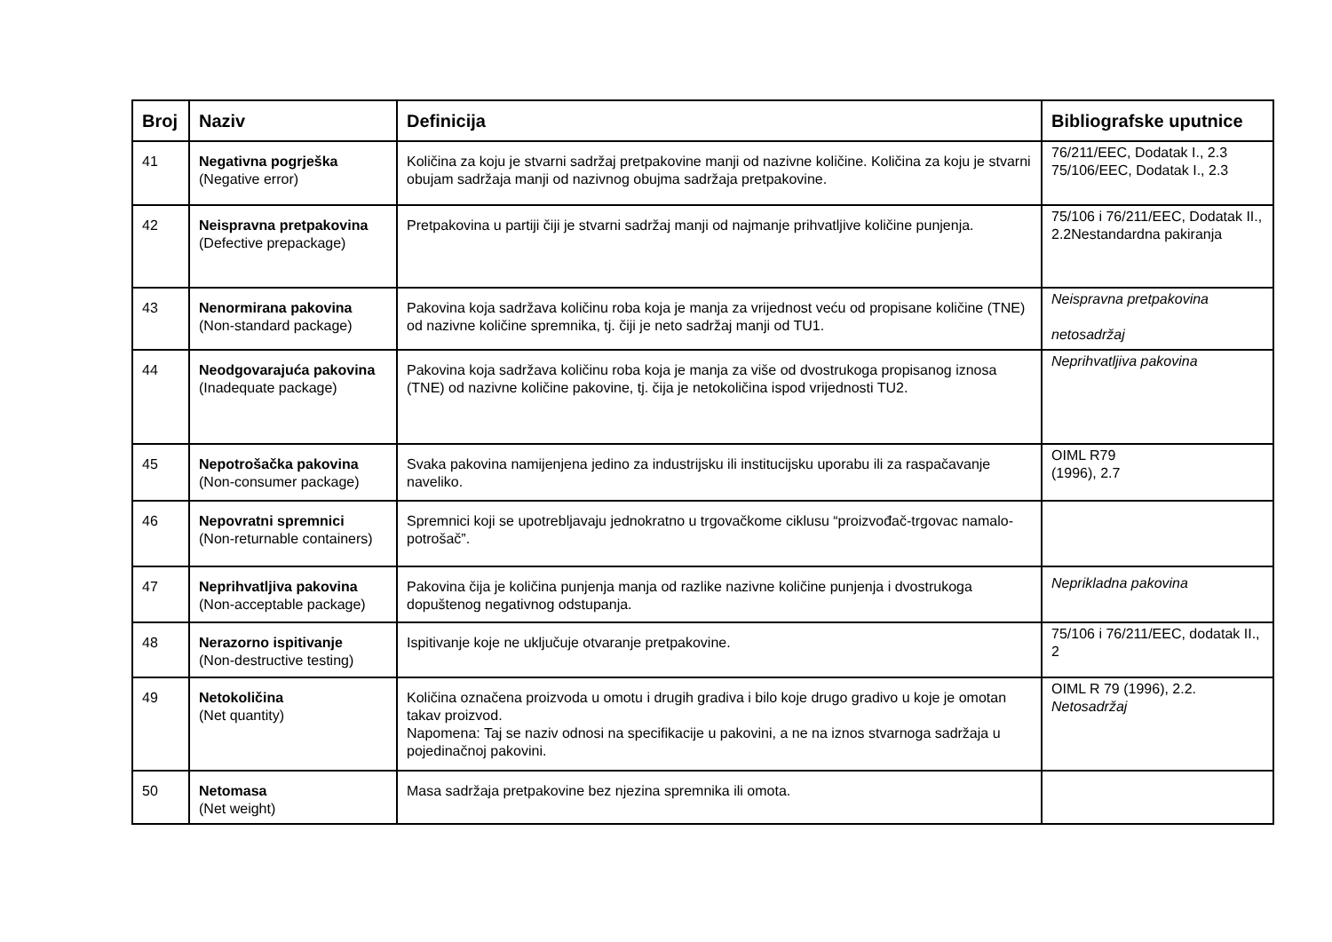| Broj | Naziv | Definicija | Bibliografske uputnice |
| --- | --- | --- | --- |
| 41 | Negativna pogrješka (Negative error) | Količina za koju je stvarni sadržaj pretpakovine manji od nazivne količine. Količina za koju je stvarni obujam sadržaja manji od nazivnog obujma sadržaja pretpakovine. | 76/211/EEC, Dodatak I., 2.3 75/106/EEC, Dodatak I., 2.3 |
| 42 | Neispravna pretpakovina (Defective prepackage) | Pretpakovina u partiji čiji je stvarni sadržaj manji od najmanje prihvatljive količine punjenja. | 75/106 i 76/211/EEC, Dodatak II., 2.2Nestandardna pakiranja |
| 43 | Nenormirana pakovina (Non-standard package) | Pakovina koja sadržava količinu roba koja je manja za vrijednost veću od propisane količine (TNE) od nazivne količine spremnika, tj. čiji je neto sadržaj manji od TU1. | Neispravna pretpakovina netosadržaj |
| 44 | Neodgovarajuća pakovina (Inadequate package) | Pakovina koja sadržava količinu roba koja je manja za više od dvostrukoga propisanog iznosa (TNE) od nazivne količine pakovine, tj. čija je netokoličina ispod vrijednosti TU2. | Neprihvatljiva pakovina |
| 45 | Nepotrošačka pakovina (Non-consumer package) | Svaka pakovina namijenjena jedino za industrijsku ili institucijsku uporabu ili za raspačavanje naveliko. | OIML R79 (1996), 2.7 |
| 46 | Nepovratni spremnici (Non-returnable containers) | Spremnici koji se upotrebljavaju jednokratno u trgovačkome ciklusu “proizvođač-trgovac namalo-potrošač”. | |
| 47 | Neprihvatljiva pakovina (Non-acceptable package) | Pakovina čija je količina punjenja manja od razlike nazivne količine punjenja i dvostrukoga dopuštenog negativnog odstupanja. | Neprikladna pakovina |
| 48 | Nerazorno ispitivanje (Non-destructive testing) | Ispitivanje koje ne uključuje otvaranje pretpakovine. | 75/106 i 76/211/EEC, dodatak II., 2 |
| 49 | Netokoličina (Net quantity) | Količina označena proizvoda u omotu i drugih gradiva i bilo koje drugo gradivo u koje je omotan takav proizvod. Napomena: Taj se naziv odnosi na specifikacije u pakovini, a ne na iznos stvarnoga sadržaja u pojedinačnoj pakovini. | OIML R 79 (1996), 2.2. Netosadržaj |
| 50 | Netomasa (Net weight) | Masa sadržaja pretpakovine bez njezina spremnika ili omota. | |